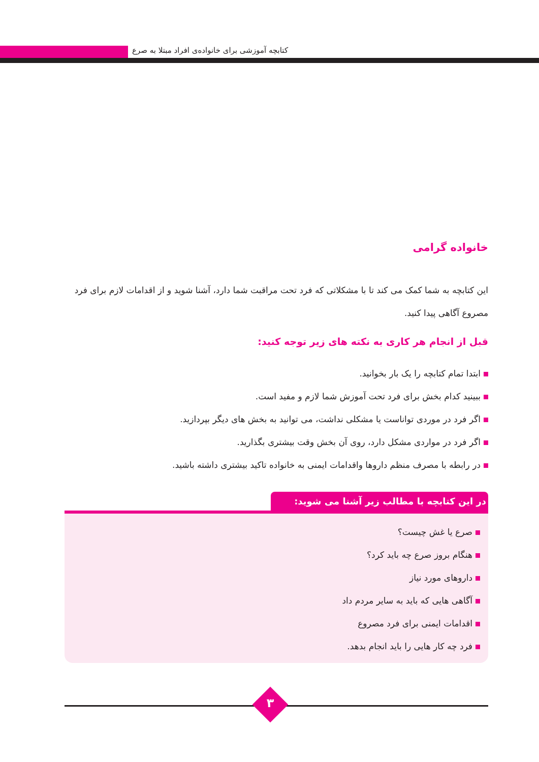کتابچه آموزشی برای خانواده‌ی افراد مبتلا به صرع
خانواده گرامی
این کتابچه به شما کمک می کند تا با مشکلاتی که فرد تحت مراقبت شما دارد، آشنا شوید و از اقدامات لازم برای فرد مصروع آگاهی پیدا کنید.
قبل از انجام هر کاری به نکته های زیر توجه کنید:
ابتدا تمام کتابچه را یک بار بخوانید.
ببینید کدام بخش برای فرد تحت آموزش شما لازم و مفید است.
اگر فرد در موردی تواناست یا مشکلی نداشت، می توانید به بخش های دیگر بپردازید.
اگر فرد در مواردی مشکل دارد، روی آن بخش وقت بیشتری بگذارید.
در رابطه با مصرف منظم داروها واقدامات ایمنی به خانواده تاکید بیشتری داشته باشید.
در این کتابچه با مطالب زیر آشنا می شوید:
صرع یا غش چیست؟
هنگام بروز صرع چه باید کرد؟
داروهای مورد نیاز
آگاهی هایی که باید به سایر مردم داد
اقدامات ایمنی برای فرد مصروع
فرد چه کار هایی را باید انجام بدهد.
۳